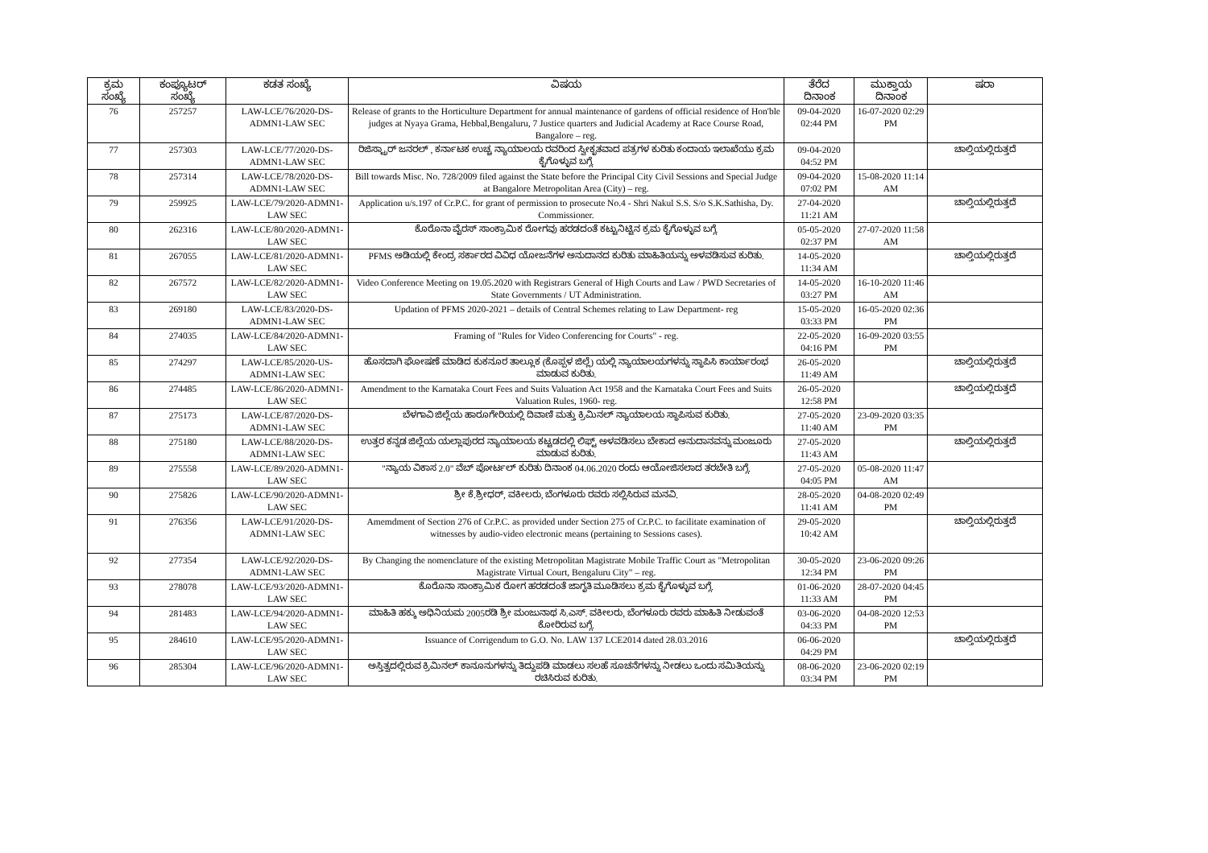| ಕ್ರಮ ಸಂಖ್ಯೆ | ಕಂಪ್ಯೂಟರ್ ಸಂಖ್ಯೆ | ಕಡತ ಸಂಖ್ಯೆ | ವಿಷಯ | ತೆರೆದ ದಿನಾಂಕ | ಮುಕ್ತಾಯ ದಿನಾಂಕ | ಷರಾ |
| --- | --- | --- | --- | --- | --- | --- |
| 76 | 257257 | LAW-LCE/76/2020-DS-ADMN1-LAW SEC | Release of grants to the Horticulture Department for annual maintenance of gardens of official residence of Hon'ble judges at Nyaya Grama, Hebbal,Bengaluru, 7 Justice quarters and Judicial Academy at Race Course Road, Bangalore – reg. | 09-04-2020 02:44 PM | 16-07-2020 02:29 PM | |
| 77 | 257303 | LAW-LCE/77/2020-DS-ADMN1-LAW SEC | ರಿಜಿಸ್ಟ್ರಾರ್ ಜನರಲ್ , ಕರ್ನಾಟಕ ಉಚ್ಚ ನ್ಯಾಯಾಲಯ ರವರಿಂದ ಸ್ವೀಕೃತವಾದ ಪತ್ರಗಳ ಕುರಿತು ಕಂದಾಯ ಇಲಾಖೆಯು ಕ್ರಮ ಕೈಗೊಳ್ಳುವ ಬಗ್ಗೆ. | 09-04-2020 04:52 PM | | ಚಾಲ್ತಿಯಲ್ಲಿರುತ್ತದೆ |
| 78 | 257314 | LAW-LCE/78/2020-DS-ADMN1-LAW SEC | Bill towards Misc. No. 728/2009 filed against the State before the Principal City Civil Sessions and Special Judge at Bangalore Metropolitan Area (City) – reg. | 09-04-2020 07:02 PM | 15-08-2020 11:14 AM | |
| 79 | 259925 | LAW-LCE/79/2020-ADMN1-LAW SEC | Application u/s.197 of Cr.P.C. for grant of permission to prosecute No.4 - Shri Nakul S.S. S/o S.K.Sathisha, Dy. Commissioner. | 27-04-2020 11:21 AM | | ಚಾಲ್ತಿಯಲ್ಲಿರುತ್ತದೆ |
| 80 | 262316 | LAW-LCE/80/2020-ADMN1-LAW SEC | ಕೊರೊನಾ ವೈರಸ್ ಸಾಂಕ್ರಾಮಿಕ ರೋಗವು ಹರಡದಂತೆ ಕಟ್ಟುನಿಟ್ಟಿನ ಕ್ರಮ ಕೈಗೊಳ್ಳುವ ಬಗ್ಗೆ. | 05-05-2020 02:37 PM | 27-07-2020 11:58 AM | |
| 81 | 267055 | LAW-LCE/81/2020-ADMN1-LAW SEC | PFMS ಅಡಿಯಲ್ಲಿ ಕೇಂದ್ರ ಸರ್ಕಾರದ ವಿವಿಧ ಯೋಜನೆಗಳ ಅನುದಾನದ ಕುರಿತು ಮಾಹಿತಿಯನ್ನು ಅಳವಡಿಸುವ ಕುರಿತು. | 14-05-2020 11:34 AM | | ಚಾಲ್ತಿಯಲ್ಲಿರುತ್ತದೆ |
| 82 | 267572 | LAW-LCE/82/2020-ADMN1-LAW SEC | Video Conference Meeting on 19.05.2020 with Registrars General of High Courts and Law / PWD Secretaries of State Governments / UT Administration. | 14-05-2020 03:27 PM | 16-10-2020 11:46 AM | |
| 83 | 269180 | LAW-LCE/83/2020-DS-ADMN1-LAW SEC | Updation of PFMS 2020-2021 – details of Central Schemes relating to Law Department- reg | 15-05-2020 03:33 PM | 16-05-2020 02:36 PM | |
| 84 | 274035 | LAW-LCE/84/2020-ADMN1-LAW SEC | Framing of "Rules for Video Conferencing for Courts" - reg. | 22-05-2020 04:16 PM | 16-09-2020 03:55 PM | |
| 85 | 274297 | LAW-LCE/85/2020-US-ADMN1-LAW SEC | ಹೊಸದಾಗಿ ಘೋಷಣೆ ಮಾಡಿದ ಕುಕನೂರ ತಾಲ್ಲೂಕ (ಕೊಪ್ಪಳ ಜಿಲ್ಲೆ) ಯಲ್ಲಿ ನ್ಯಾಯಾಲಯಗಳನ್ನು ಸ್ಥಾಪಿಸಿ ಕಾರ್ಯಾರಂಭ ಮಾಡುವ ಕುರಿತು. | 26-05-2020 11:49 AM | | ಚಾಲ್ತಿಯಲ್ಲಿರುತ್ತದೆ |
| 86 | 274485 | LAW-LCE/86/2020-ADMN1-LAW SEC | Amendment to the Karnataka Court Fees and Suits Valuation Act 1958 and the Karnataka Court Fees and Suits Valuation Rules, 1960- reg. | 26-05-2020 12:58 PM | | ಚಾಲ್ತಿಯಲ್ಲಿರುತ್ತದೆ |
| 87 | 275173 | LAW-LCE/87/2020-DS-ADMN1-LAW SEC | ಬೆಳಗಾವಿ ಜಿಲ್ಲೆಯ ಹಾರೂಗೇರಿಯಲ್ಲಿ ದಿವಾಣಿ ಮತ್ತು ಕ್ರಿಮಿನಲ್ ನ್ಯಾಯಾಲಯ ಸ್ಥಾಪಿಸುವ ಕುರಿತು. | 27-05-2020 11:40 AM | 23-09-2020 03:35 PM | |
| 88 | 275180 | LAW-LCE/88/2020-DS-ADMN1-LAW SEC | ಉತ್ತರ ಕನ್ನಡ ಜಿಲ್ಲೆಯ ಯಲ್ಲಾಪುರದ ನ್ಯಾಯಾಲಯ ಕಟ್ಟಡದಲ್ಲಿ ಲಿಫ್ಟ್ ಅಳವಡಿಸಲು ಬೇಕಾದ ಅನುದಾನವನ್ನು ಮಂಜೂರು ಮಾಡುವ ಕುರಿತು. | 27-05-2020 11:43 AM | | ಚಾಲ್ತಿಯಲ್ಲಿರುತ್ತದೆ |
| 89 | 275558 | LAW-LCE/89/2020-ADMN1-LAW SEC | "ನ್ಯಾಯ ವಿಕಾಸ 2.0" ವೆಬ್ ಪೋರ್ಟಲ್ ಕುರಿತು ದಿನಾಂಕ 04.06.2020 ರಂದು ಆಯೋಜಿಸಲಾದ ತರಬೇತಿ ಬಗ್ಗೆ. | 27-05-2020 04:05 PM | 05-08-2020 11:47 AM | |
| 90 | 275826 | LAW-LCE/90/2020-ADMN1-LAW SEC | ಶ್ರೀ ಕೆ.ಶ್ರೀಧರ್, ವಕೀಲರು, ಬೆಂಗಳೂರು ರವರು ಸಲ್ಲಿಸಿರುವ ಮನವಿ. | 28-05-2020 11:41 AM | 04-08-2020 02:49 PM | |
| 91 | 276356 | LAW-LCE/91/2020-DS-ADMN1-LAW SEC | Amemdment of Section 276 of Cr.P.C. as provided under Section 275 of Cr.P.C. to facilitate examination of witnesses by audio-video electronic means (pertaining to Sessions cases). | 29-05-2020 10:42 AM | | ಚಾಲ್ತಿಯಲ್ಲಿರುತ್ತದೆ |
| 92 | 277354 | LAW-LCE/92/2020-DS-ADMN1-LAW SEC | By Changing the nomenclature of the existing Metropolitan Magistrate Mobile Traffic Court as "Metropolitan Magistrate Virtual Court, Bengaluru City" – reg. | 30-05-2020 12:34 PM | 23-06-2020 09:26 PM | |
| 93 | 278078 | LAW-LCE/93/2020-ADMN1-LAW SEC | ಕೊರೊನಾ ಸಾಂಕ್ರಾಮಿಕ ರೋಗ ಹರಡದಂತೆ ಜಾಗೃತಿ ಮೂಡಿಸಲು ಕ್ರಮ ಕೈಗೊಳ್ಳುವ ಬಗ್ಗೆ. | 01-06-2020 11:33 AM | 28-07-2020 04:45 PM | |
| 94 | 281483 | LAW-LCE/94/2020-ADMN1-LAW SEC | ಮಾಹಿತಿ ಹಕ್ಕು ಅಧಿನಿಯಮ 2005ರಡಿ ಶ್ರೀ ಮಂಜುನಾಥ ಸಿ.ಎಸ್. ವಕೀಲರು, ಬೆಂಗಳೂರು ರವರು ಮಾಹಿತಿ ನೀಡುವಂತೆ ಕೋರಿರುವ ಬಗ್ಗೆ. | 03-06-2020 04:33 PM | 04-08-2020 12:53 PM | |
| 95 | 284610 | LAW-LCE/95/2020-ADMN1-LAW SEC | Issuance of Corrigendum to G.O. No. LAW 137 LCE2014 dated 28.03.2016 | 06-06-2020 04:29 PM | | ಚಾಲ್ತಿಯಲ್ಲಿರುತ್ತದೆ |
| 96 | 285304 | LAW-LCE/96/2020-ADMN1-LAW SEC | ಅಸ್ತಿತ್ವದಲ್ಲಿರುವ ಕ್ರಿಮಿನಲ್ ಕಾನೂನುಗಳನ್ನು ತಿದ್ದುಪಡಿ ಮಾಡಲು ಸಲಹೆ ಸೂಚನೆಗಳನ್ನು ನೀಡಲು ಒಂದು ಸಮಿತಿಯನ್ನು ರಚಿಸಿರುವ ಕುರಿತು. | 08-06-2020 03:34 PM | 23-06-2020 02:19 PM | |